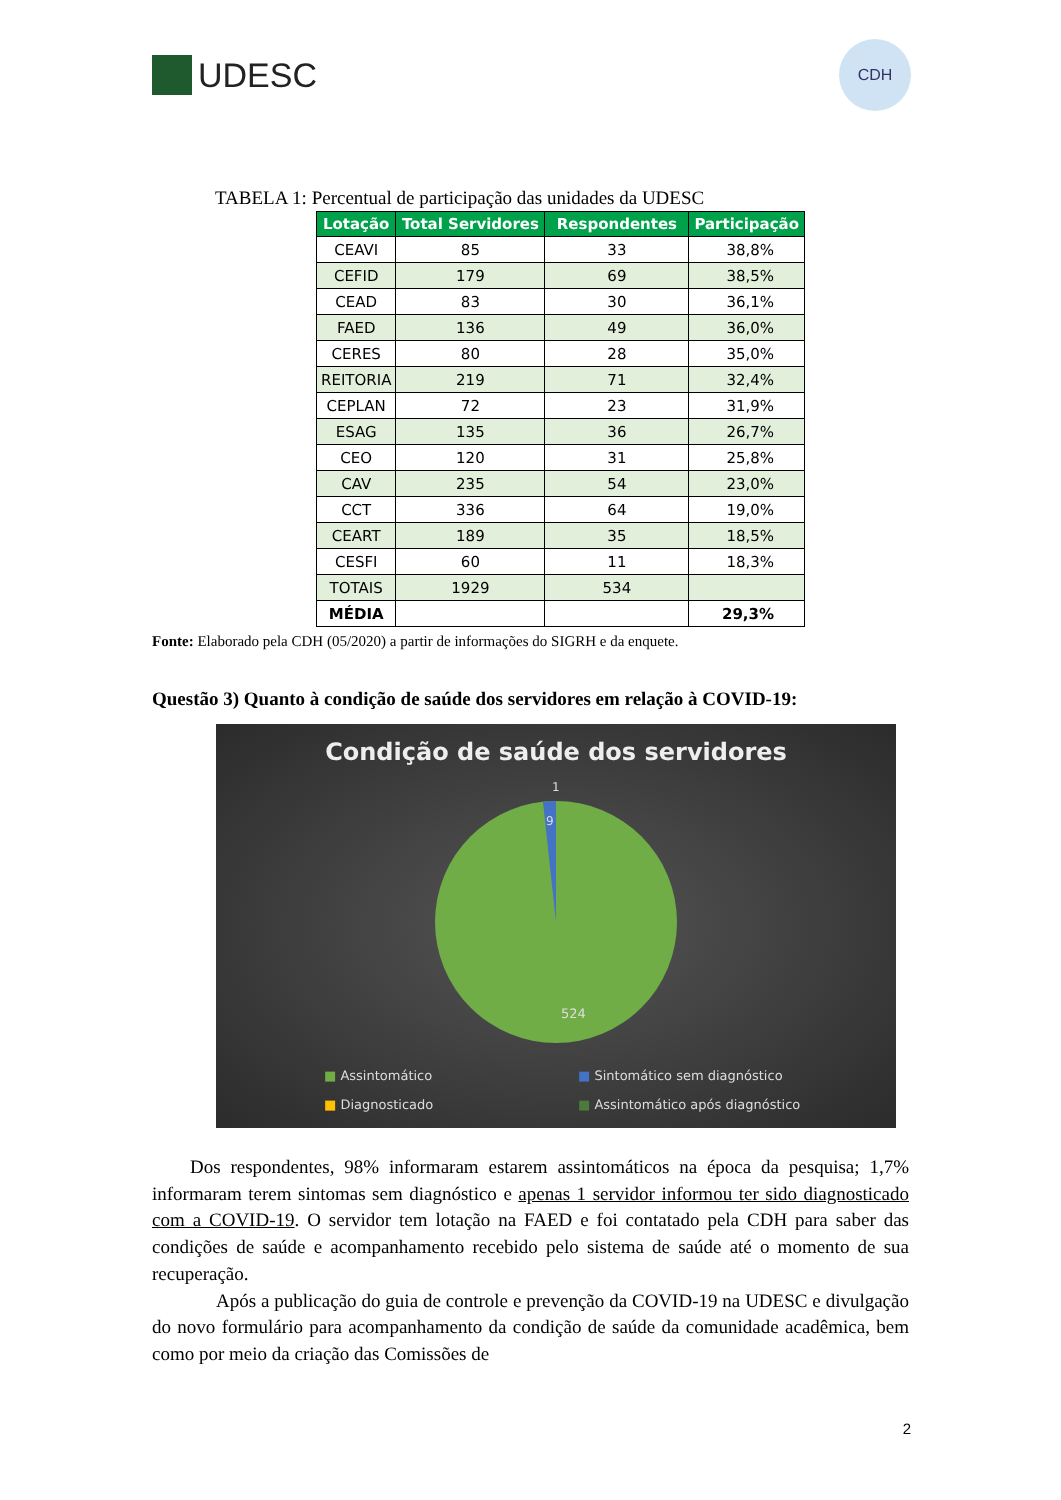UDESC
CDH
TABELA 1: Percentual de participação das unidades da UDESC
| Lotação | Total Servidores | Respondentes | Participação |
| --- | --- | --- | --- |
| CEAVI | 85 | 33 | 38,8% |
| CEFID | 179 | 69 | 38,5% |
| CEAD | 83 | 30 | 36,1% |
| FAED | 136 | 49 | 36,0% |
| CERES | 80 | 28 | 35,0% |
| REITORIA | 219 | 71 | 32,4% |
| CEPLAN | 72 | 23 | 31,9% |
| ESAG | 135 | 36 | 26,7% |
| CEO | 120 | 31 | 25,8% |
| CAV | 235 | 54 | 23,0% |
| CCT | 336 | 64 | 19,0% |
| CEART | 189 | 35 | 18,5% |
| CESFI | 60 | 11 | 18,3% |
| TOTAIS | 1929 | 534 | |
| MÉDIA | | | 29,3% |
Fonte: Elaborado pela CDH (05/2020) a partir de informações do SIGRH e da enquete.
Questão 3) Quanto à condição de saúde dos servidores em relação à COVID-19:
Condição de saúde dos servidores
1
9
524
■ Assintomático ■ Sintomático sem diagnóstico ■ Diagnosticado ■ Assintomático após diagnóstico
Dos respondentes, 98% informaram estarem assintomáticos na época da pesquisa; 1,7% informaram terem sintomas sem diagnóstico e apenas 1 servidor informou ter sido diagnosticado com a COVID-19. O servidor tem lotação na FAED e foi contatado pela CDH para saber das condições de saúde e acompanhamento recebido pelo sistema de saúde até o momento de sua recuperação.
Após a publicação do guia de controle e prevenção da COVID-19 na UDESC e divulgação do novo formulário para acompanhamento da condição de saúde da comunidade acadêmica, bem como por meio da criação das Comissões de
2